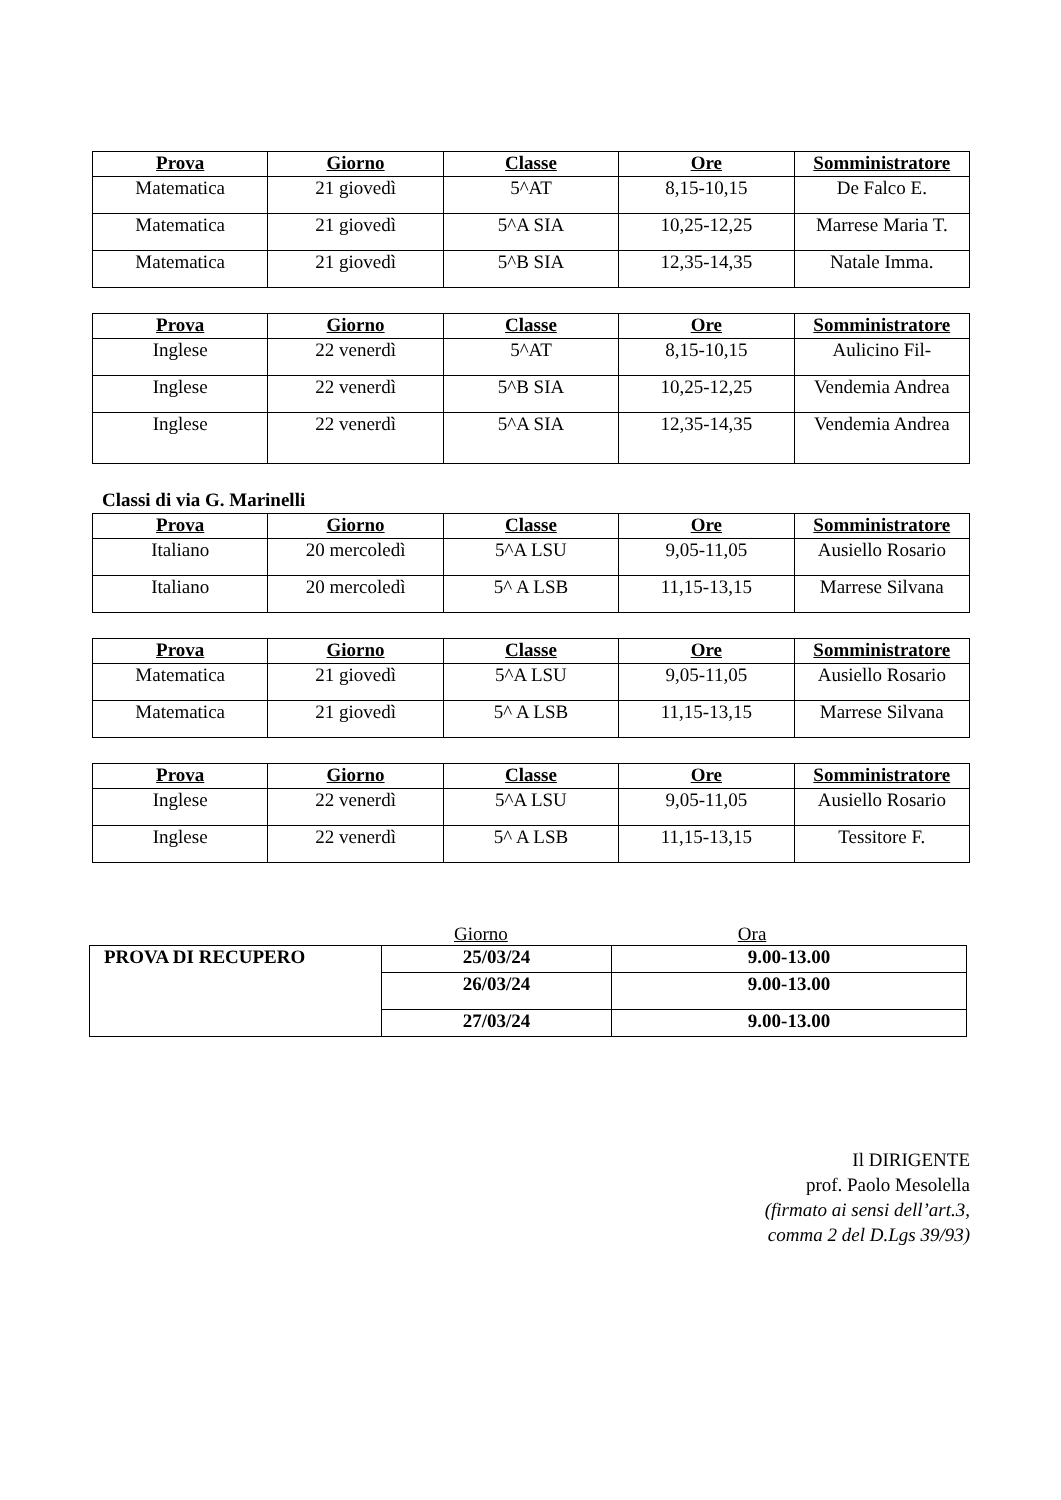| Prova | Giorno | Classe | Ore | Somministratore |
| --- | --- | --- | --- | --- |
| Matematica | 21 giovedì | 5^AT | 8,15-10,15 | De Falco E. |
| Matematica | 21 giovedì | 5^A SIA | 10,25-12,25 | Marrese Maria T. |
| Matematica | 21 giovedì | 5^B SIA | 12,35-14,35 | Natale Imma. |
| Prova | Giorno | Classe | Ore | Somministratore |
| --- | --- | --- | --- | --- |
| Inglese | 22 venerdì | 5^AT | 8,15-10,15 | Aulicino Fil- |
| Inglese | 22 venerdì | 5^B SIA | 10,25-12,25 | Vendemia Andrea |
| Inglese | 22 venerdì | 5^A SIA | 12,35-14,35 | Vendemia Andrea |
Classi di via G. Marinelli
| Prova | Giorno | Classe | Ore | Somministratore |
| --- | --- | --- | --- | --- |
| Italiano | 20 mercoledì | 5^A LSU | 9,05-11,05 | Ausiello Rosario |
| Italiano | 20 mercoledì | 5^ A LSB | 11,15-13,15 | Marrese Silvana |
| Prova | Giorno | Classe | Ore | Somministratore |
| --- | --- | --- | --- | --- |
| Matematica | 21 giovedì | 5^A LSU | 9,05-11,05 | Ausiello Rosario |
| Matematica | 21 giovedì | 5^ A LSB | 11,15-13,15 | Marrese Silvana |
| Prova | Giorno | Classe | Ore | Somministratore |
| --- | --- | --- | --- | --- |
| Inglese | 22 venerdì | 5^A LSU | 9,05-11,05 | Ausiello Rosario |
| Inglese | 22 venerdì | 5^ A LSB | 11,15-13,15 | Tessitore F. |
Giorno Ora
| PROVA DI RECUPERO | 25/03/24 | 9.00-13.00 |
| | 26/03/24 | 9.00-13.00 |
| | 27/03/24 | 9.00-13.00 |
Il DIRIGENTE
prof. Paolo Mesolella
(firmato ai sensi dell’art.3,
comma 2 del D.Lgs 39/93)